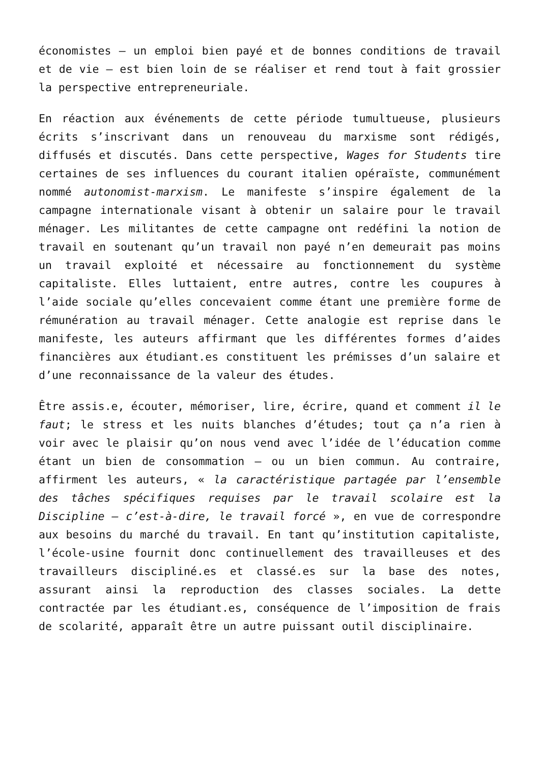économistes – un emploi bien payé et de bonnes conditions de travail et de vie – est bien loin de se réaliser et rend tout à fait grossier la perspective entrepreneuriale.
En réaction aux événements de cette période tumultueuse, plusieurs écrits s’inscrivant dans un renouveau du marxisme sont rédigés, diffusés et discutés. Dans cette perspective, Wages for Students tire certaines de ses influences du courant italien opéraïste, communément nommé autonomist-marxism. Le manifeste s’inspire également de la campagne internationale visant à obtenir un salaire pour le travail ménager. Les militantes de cette campagne ont redéfini la notion de travail en soutenant qu’un travail non payé n’en demeurait pas moins un travail exploité et nécessaire au fonctionnement du système capitaliste. Elles luttaient, entre autres, contre les coupures à l’aide sociale qu’elles concevaient comme étant une première forme de rémunération au travail ménager. Cette analogie est reprise dans le manifeste, les auteurs affirmant que les différentes formes d’aides financières aux étudiant.es constituent les prémisses d’un salaire et d’une reconnaissance de la valeur des études.
Être assis.e, écouter, mémoriser, lire, écrire, quand et comment il le faut; le stress et les nuits blanches d’études; tout ça n’a rien à voir avec le plaisir qu’on nous vend avec l’idée de l’éducation comme étant un bien de consommation – ou un bien commun. Au contraire, affirment les auteurs, « la caractéristique partagée par l’ensemble des tâches spécifiques requises par le travail scolaire est la Discipline – c’est-à-dire, le travail forcé », en vue de correspondre aux besoins du marché du travail. En tant qu’institution capitaliste, l’école-usine fournit donc continuellement des travailleuses et des travailleurs discipliné.es et classé.es sur la base des notes, assurant ainsi la reproduction des classes sociales. La dette contractée par les étudiant.es, conséquence de l’imposition de frais de scolarité, apparaît être un autre puissant outil disciplinaire.